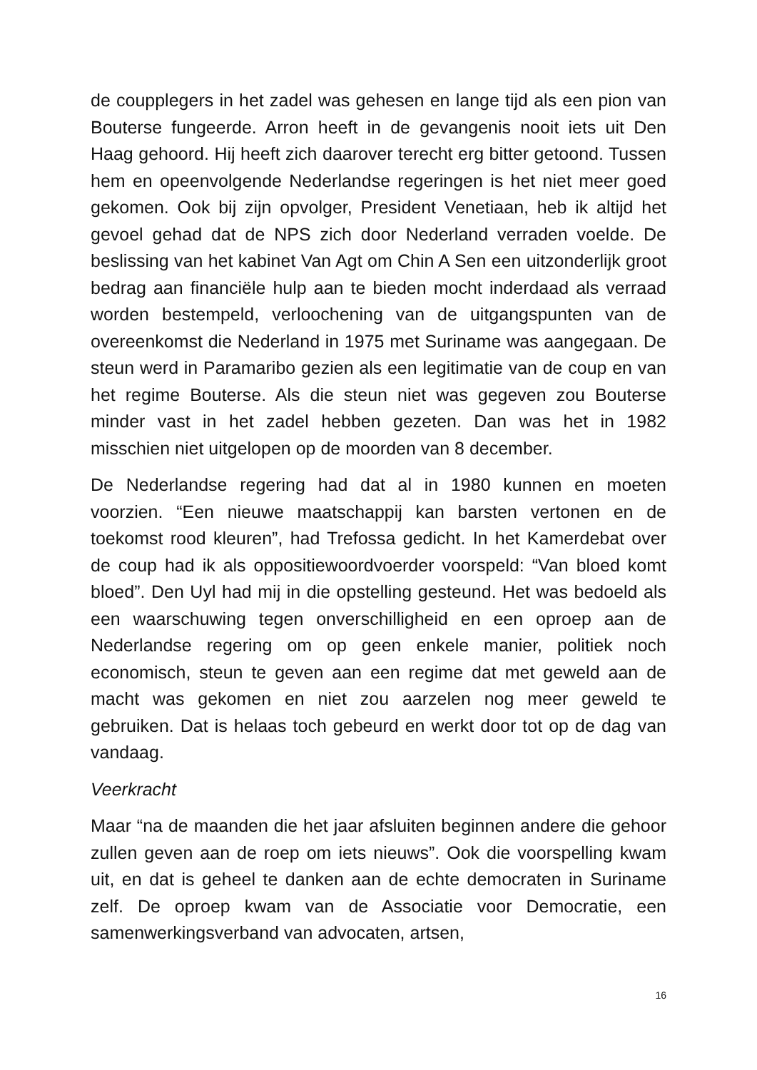de coupplegers in het zadel was gehesen en lange tijd als een pion van Bouterse fungeerde. Arron heeft in de gevangenis nooit iets uit Den Haag gehoord. Hij heeft zich daarover terecht erg bitter getoond. Tussen hem en opeenvolgende Nederlandse regeringen is het niet meer goed gekomen. Ook bij zijn opvolger, President Venetiaan, heb ik altijd het gevoel gehad dat de NPS zich door Nederland verraden voelde. De beslissing van het kabinet Van Agt om Chin A Sen een uitzonderlijk groot bedrag aan financiële hulp aan te bieden mocht inderdaad als verraad worden bestempeld, verloochening van de uitgangspunten van de overeenkomst die Nederland in 1975 met Suriname was aangegaan. De steun werd in Paramaribo gezien als een legitimatie van de coup en van het regime Bouterse. Als die steun niet was gegeven zou Bouterse minder vast in het zadel hebben gezeten. Dan was het in 1982 misschien niet uitgelopen op de moorden van 8 december.
De Nederlandse regering had dat al in 1980 kunnen en moeten voorzien. “Een nieuwe maatschappij kan barsten vertonen en de toekomst rood kleuren”, had Trefossa gedicht. In het Kamerdebat over de coup had ik als oppositiewoordvoerder voorspeld: “Van bloed komt bloed”. Den Uyl had mij in die opstelling gesteund. Het was bedoeld als een waarschuwing tegen onverschilligheid en een oproep aan de Nederlandse regering om op geen enkele manier, politiek noch economisch, steun te geven aan een regime dat met geweld aan de macht was gekomen en niet zou aarzelen nog meer geweld te gebruiken. Dat is helaas toch gebeurd en werkt door tot op de dag van vandaag.
Veerkracht
Maar “na de maanden die het jaar afsluiten beginnen andere die gehoor zullen geven aan de roep om iets nieuws”. Ook die voorspelling kwam uit, en dat is geheel te danken aan de echte democraten in Suriname zelf. De oproep kwam van de Associatie voor Democratie, een samenwerkingsverband van advocaten, artsen,
16